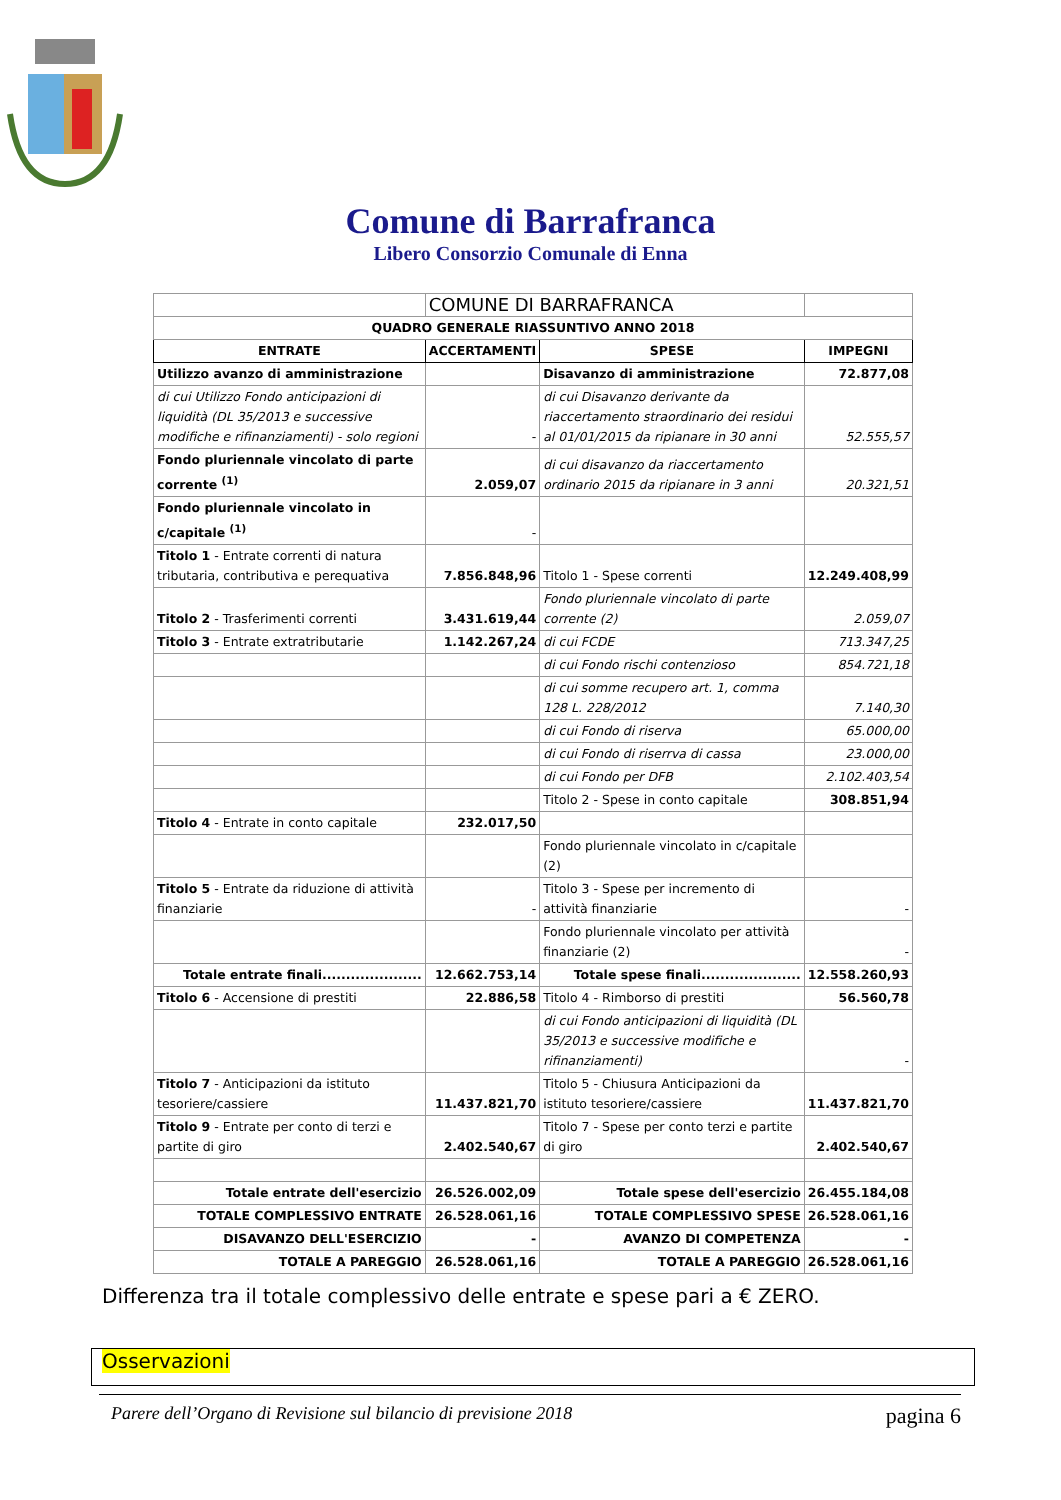Comune di Barrafranca
Libero Consorzio Comunale di Enna
| | COMUNE DI BARRAFRANCA | | |
| QUADRO GENERALE RIASSUNTIVO ANNO 2018 | | | |
| ENTRATE | ACCERTAMENTI | SPESE | IMPEGNI |
| Utilizzo avanzo di amministrazione | | Disavanzo di amministrazione | 72.877,08 |
| di cui Utilizzo Fondo anticipazioni di liquidità (DL 35/2013 e successive modifiche e rifinanziamenti) - solo regioni | - | di cui Disavanzo derivante da riaccertamento straordinario dei residui al 01/01/2015 da ripianare in 30 anni | 52.555,57 |
| Fondo pluriennale vincolato di parte corrente <sup>(1)</sup> | 2.059,07 | di cui disavanzo da riaccertamento ordinario 2015 da ripianare in 3 anni | 20.321,51 |
| Fondo pluriennale vincolato in c/capitale <sup>(1)</sup> | - | | |
| Titolo 1 - Entrate correnti di natura tributaria, contributiva e perequativa | 7.856.848,96 | Titolo 1 - Spese correnti | 12.249.408,99 |
| Titolo 2 - Trasferimenti correnti | 3.431.619,44 | Fondo pluriennale vincolato di parte corrente (2) | 2.059,07 |
| Titolo 3 - Entrate extratributarie | 1.142.267,24 | di cui FCDE | 713.347,25 |
| | | di cui Fondo rischi contenzioso | 854.721,18 |
| | | di cui somme recupero art. 1, comma 128 L. 228/2012 | 7.140,30 |
| | | di cui Fondo di riserva | 65.000,00 |
| | | di cui Fondo di riserrva di cassa | 23.000,00 |
| | | di cui Fondo per DFB | 2.102.403,54 |
| | | Titolo 2 - Spese in conto capitale | 308.851,94 |
| Titolo 4 - Entrate in conto capitale | 232.017,50 | | |
| | | Fondo pluriennale vincolato in c/capitale (2) | |
| Titolo 5 - Entrate da riduzione di attività finanziarie | - | Titolo 3 - Spese per incremento di attività finanziarie | - |
| | | Fondo pluriennale vincolato per attività finanziarie (2) | - |
| Totale entrate finali..................... | 12.662.753,14 | Totale spese finali..................... | 12.558.260,93 |
| Titolo 6 - Accensione di prestiti | 22.886,58 | Titolo 4 - Rimborso di prestiti | 56.560,78 |
| | | di cui Fondo anticipazioni di liquidità (DL 35/2013 e successive modifiche e rifinanziamenti) | - |
| Titolo 7 - Anticipazioni da istituto tesoriere/cassiere | 11.437.821,70 | Titolo 5 - Chiusura Anticipazioni da istituto tesoriere/cassiere | 11.437.821,70 |
| Titolo 9 - Entrate per conto di terzi e partite di giro | 2.402.540,67 | Titolo 7 - Spese per conto terzi e partite di giro | 2.402.540,67 |
| Totale entrate dell'esercizio | 26.526.002,09 | Totale spese dell'esercizio | 26.455.184,08 |
| TOTALE COMPLESSIVO ENTRATE | 26.528.061,16 | TOTALE COMPLESSIVO SPESE | 26.528.061,16 |
| DISAVANZO DELL'ESERCIZIO | - | AVANZO DI COMPETENZA | - |
| TOTALE A PAREGGIO | 26.528.061,16 | TOTALE A PAREGGIO | 26.528.061,16 |
Differenza tra il totale complessivo delle entrate e spese pari a € ZERO.
Osservazioni
Parere dell’Organo di Revisione sul bilancio di previsione 2018 pagina 6